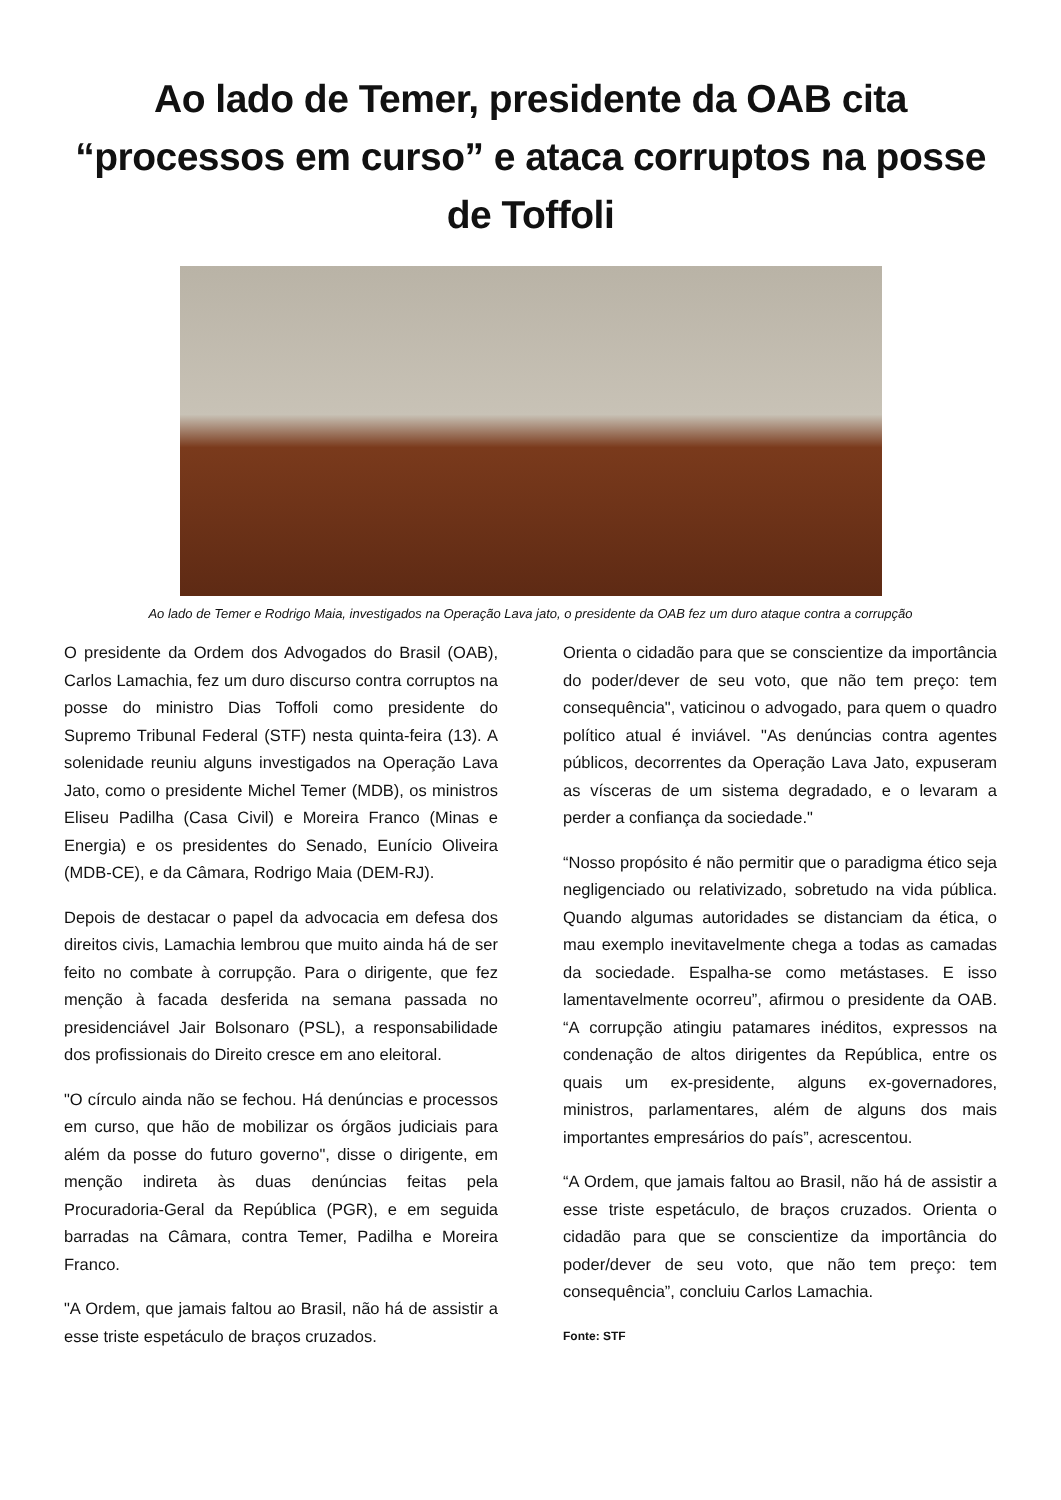Ao lado de Temer, presidente da OAB cita “processos em curso” e ataca corruptos na posse de Toffoli
Ao lado de Temer e Rodrigo Maia, investigados na Operação Lava jato, o presidente da OAB fez um duro ataque contra a corrupção
O presidente da Ordem dos Advogados do Brasil (OAB), Carlos Lamachia, fez um duro discurso contra corruptos na posse do ministro Dias Toffoli como presidente do Supremo Tribunal Federal (STF) nesta quinta-feira (13). A solenidade reuniu alguns investigados na Operação Lava Jato, como o presidente Michel Temer (MDB), os ministros Eliseu Padilha (Casa Civil) e Moreira Franco (Minas e Energia) e os presidentes do Senado, Eunício Oliveira (MDB-CE), e da Câmara, Rodrigo Maia (DEM-RJ).
Depois de destacar o papel da advocacia em defesa dos direitos civis, Lamachia lembrou que muito ainda há de ser feito no combate à corrupção. Para o dirigente, que fez menção à facada desferida na semana passada no presidenciável Jair Bolsonaro (PSL), a responsabilidade dos profissionais do Direito cresce em ano eleitoral.
"O círculo ainda não se fechou. Há denúncias e processos em curso, que hão de mobilizar os órgãos judiciais para além da posse do futuro governo", disse o dirigente, em menção indireta às duas denúncias feitas pela Procuradoria-Geral da República (PGR), e em seguida barradas na Câmara, contra Temer, Padilha e Moreira Franco.
"A Ordem, que jamais faltou ao Brasil, não há de assistir a esse triste espetáculo de braços cruzados.
Orienta o cidadão para que se conscientize da importância do poder/dever de seu voto, que não tem preço: tem consequência", vaticinou o advogado, para quem o quadro político atual é inviável. "As denúncias contra agentes públicos, decorrentes da Operação Lava Jato, expuseram as vísceras de um sistema degradado, e o levaram a perder a confiança da sociedade."
“Nosso propósito é não permitir que o paradigma ético seja negligenciado ou relativizado, sobretudo na vida pública. Quando algumas autoridades se distanciam da ética, o mau exemplo inevitavelmente chega a todas as camadas da sociedade. Espalha-se como metástases. E isso lamentavelmente ocorreu”, afirmou o presidente da OAB. “A corrupção atingiu patamares inéditos, expressos na condenação de altos dirigentes da República, entre os quais um ex-presidente, alguns ex-governadores, ministros, parlamentares, além de alguns dos mais importantes empresários do país”, acrescentou.
“A Ordem, que jamais faltou ao Brasil, não há de assistir a esse triste espetáculo, de braços cruzados. Orienta o cidadão para que se conscientize da importância do poder/dever de seu voto, que não tem preço: tem consequência”, concluiu Carlos Lamachia.
Fonte: STF